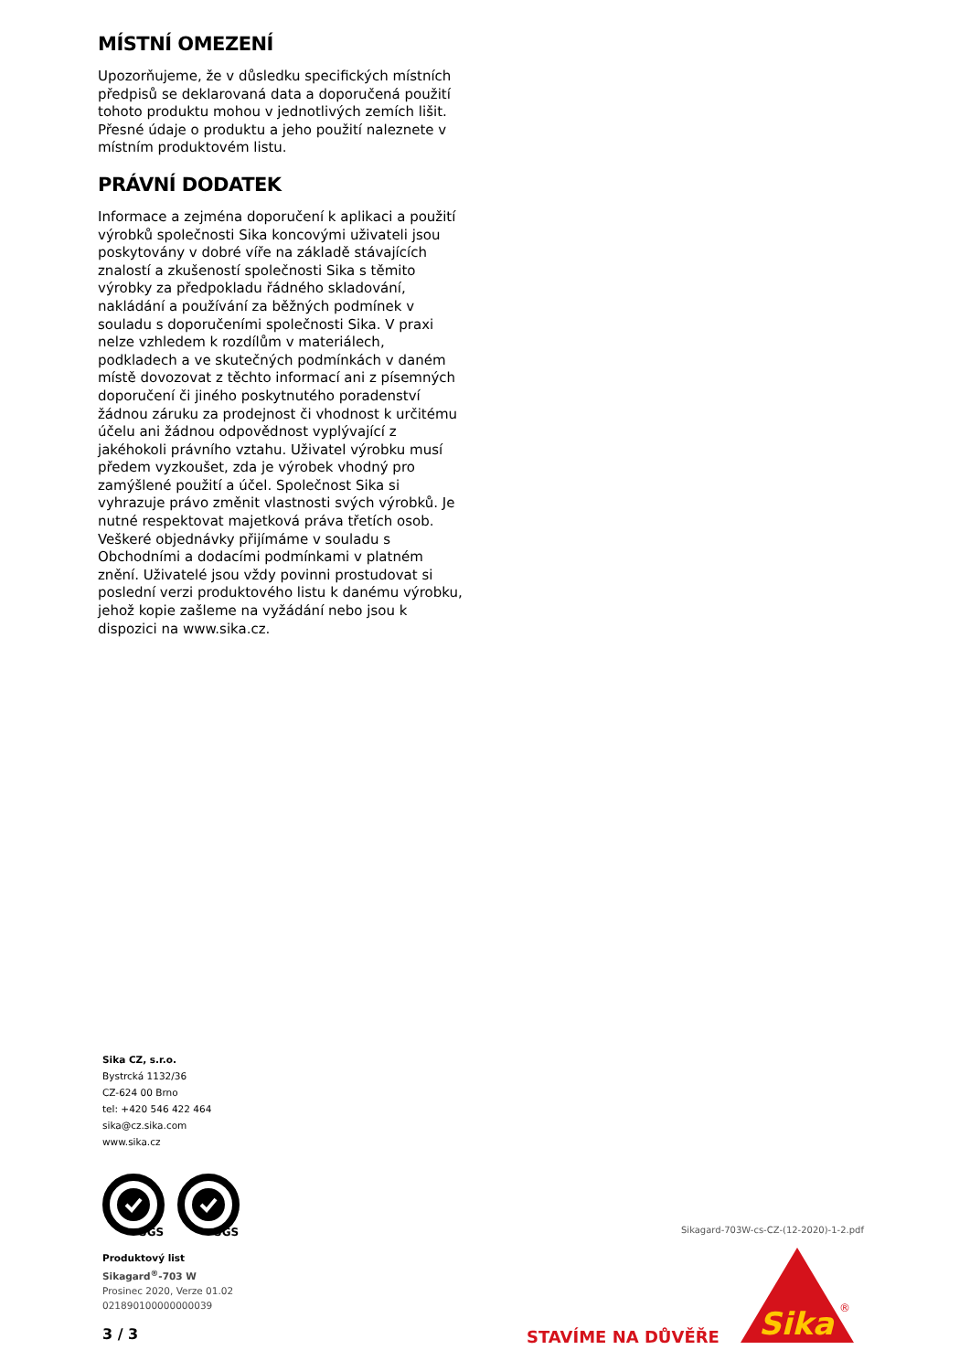MÍSTNÍ OMEZENÍ
Upozorňujeme, že v důsledku specifických místních předpisů se deklarovaná data a doporučená použití tohoto produktu mohou v jednotlivých zemích lišit. Přesné údaje o produktu a jeho použití naleznete v místním produktovém listu.
PRÁVNÍ DODATEK
Informace a zejména doporučení k aplikaci a použití výrobků společnosti Sika koncovými uživateli jsou poskytovány v dobré víře na základě stávajících znalostí a zkušeností společnosti Sika s těmito výrobky za předpokladu řádného skladování, nakládání a používání za běžných podmínek v souladu s doporučeními společnosti Sika. V praxi nelze vzhledem k rozdílům v materiálech, podkladech a ve skutečných podmínkách v daném místě dovozovat z těchto informací ani z písemných doporučení či jiného poskytnutého poradenství žádnou záruku za prodejnost či vhodnost k určitému účelu ani žádnou odpovědnost vyplývající z jakéhokoli právního vztahu. Uživatel výrobku musí předem vyzkoušet, zda je výrobek vhodný pro zamýšlené použití a účel. Společnost Sika si vyhrazuje právo změnit vlastnosti svých výrobků. Je nutné respektovat majetková práva třetích osob. Veškeré objednávky přijímáme v souladu s Obchodními a dodacími podmínkami v platném znění. Uživatelé jsou vždy povinni prostudovat si poslední verzi produktového listu k danému výrobku, jehož kopie zašleme na vyžádání nebo jsou k dispozici na www.sika.cz.
Sika CZ, s.r.o.
Bystrcká 1132/36
CZ-624 00 Brno
tel: +420 546 422 464
sika@cz.sika.com
www.sika.cz
SGS
SGS
Produktový list
Sikagard<sup>®</sup>-703 W
Prosinec 2020, Verze 01.02
021890100000000039
3 / 3
Sikagard-703W-cs-CZ-(12-2020)-1-2.pdf
STAVÍME NA DŮVĚŘE
Sika
®